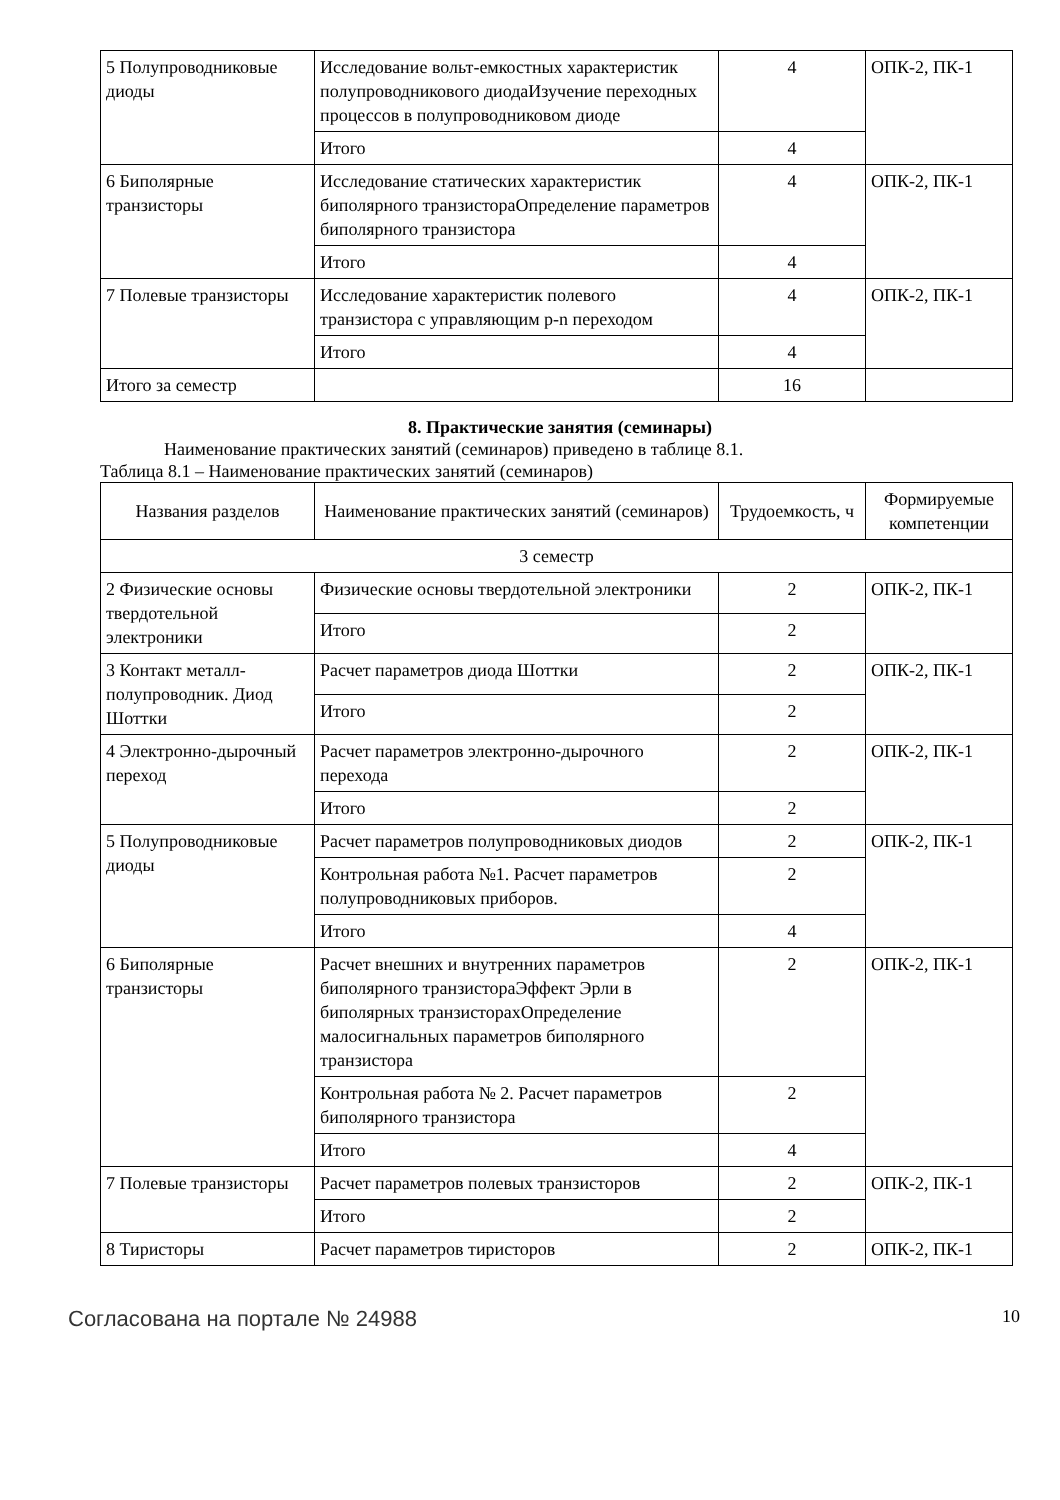| 5 Полупроводниковые диоды | Исследование вольт-емкостных характеристик полупроводникового диодаИзучение переходных процессов в полупроводниковом диоде | 4 | ОПК-2, ПК-1 |
| | Итого | 4 | |
| 6 Биполярные транзисторы | Исследование статических характеристик биполярного транзистораОпределение параметров биполярного транзистора | 4 | ОПК-2, ПК-1 |
| | Итого | 4 | |
| 7 Полевые транзисторы | Исследование характеристик полевого транзистора с управляющим p-n переходом | 4 | ОПК-2, ПК-1 |
| | Итого | 4 | |
| Итого за семестр | | 16 | |
8. Практические занятия (семинары)
Наименование практических занятий (семинаров) приведено в таблице 8.1.
Таблица 8.1 – Наименование практических занятий (семинаров)
| Названия разделов | Наименование практических занятий (семинаров) | Трудоемкость, ч | Формируемые компетенции |
| --- | --- | --- | --- |
| 3 семестр | | | |
| 2 Физические основы твердотельной электроники | Физические основы твердотельной электроники | 2 | ОПК-2, ПК-1 |
| | Итого | 2 | |
| 3 Контакт металл-полупроводник. Диод Шоттки | Расчет параметров диода Шоттки | 2 | ОПК-2, ПК-1 |
| | Итого | 2 | |
| 4 Электронно-дырочный переход | Расчет параметров электронно-дырочного перехода | 2 | ОПК-2, ПК-1 |
| | Итого | 2 | |
| 5 Полупроводниковые диоды | Расчет параметров полупроводниковых диодов | 2 | ОПК-2, ПК-1 |
| | Контрольная работа №1. Расчет параметров полупроводниковых приборов. | 2 | |
| | Итого | 4 | |
| 6 Биполярные транзисторы | Расчет внешних и внутренних параметров биполярного транзистораЭффект Эрли в биполярных транзисторахОпределение малосигнальных параметров биполярного транзистора | 2 | ОПК-2, ПК-1 |
| | Контрольная работа № 2. Расчет параметров биполярного транзистора | 2 | |
| | Итого | 4 | |
| 7 Полевые транзисторы | Расчет параметров полевых транзисторов | 2 | ОПК-2, ПК-1 |
| | Итого | 2 | |
| 8 Тиристоры | Расчет параметров тиристоров | 2 | ОПК-2, ПК-1 |
Согласована на портале № 24988 10